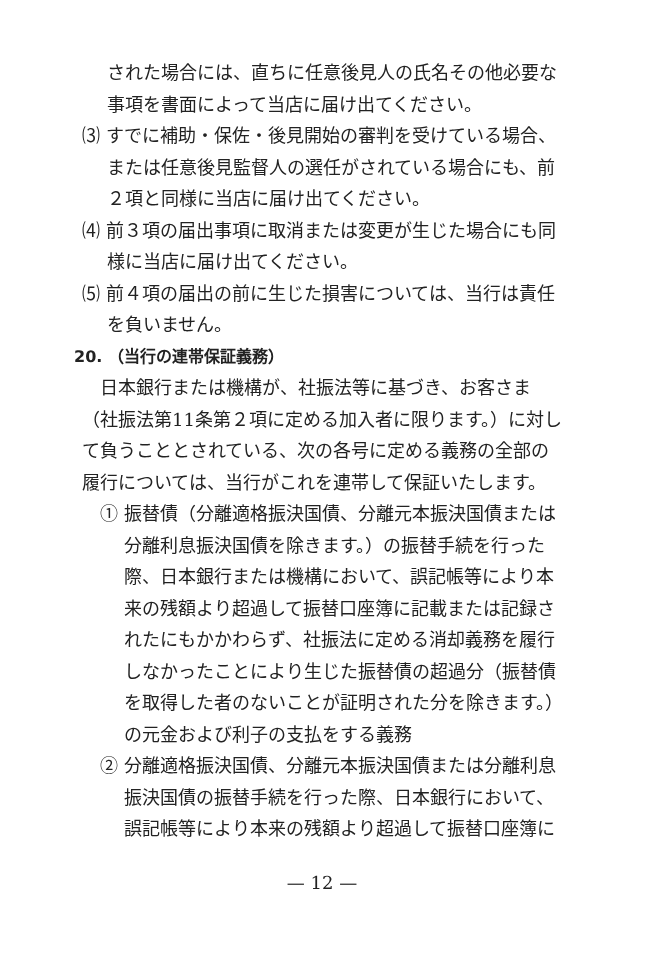された場合には、直ちに任意後見人の氏名その他必要な事項を書面によって当店に届け出てください。
⑶ すでに補助・保佐・後見開始の審判を受けている場合、または任意後見監督人の選任がされている場合にも、前２項と同様に当店に届け出てください。
⑷ 前３項の届出事項に取消または変更が生じた場合にも同様に当店に届け出てください。
⑸ 前４項の届出の前に生じた損害については、当行は責任を負いません。
20. （当行の連帯保証義務）
日本銀行または機構が、社振法等に基づき、お客さま（社振法第11条第２項に定める加入者に限ります。）に対して負うこととされている、次の各号に定める義務の全部の履行については、当行がこれを連帯して保証いたします。
① 振替債（分離適格振決国債、分離元本振決国債または分離利息振決国債を除きます。）の振替手続を行った際、日本銀行または機構において、誤記帳等により本来の残額より超過して振替口座簿に記載または記録されたにもかかわらず、社振法に定める消却義務を履行しなかったことにより生じた振替債の超過分（振替債を取得した者のないことが証明された分を除きます。）の元金および利子の支払をする義務
② 分離適格振決国債、分離元本振決国債または分離利息振決国債の振替手続を行った際、日本銀行において、誤記帳等により本来の残額より超過して振替口座簿に
— 12 —